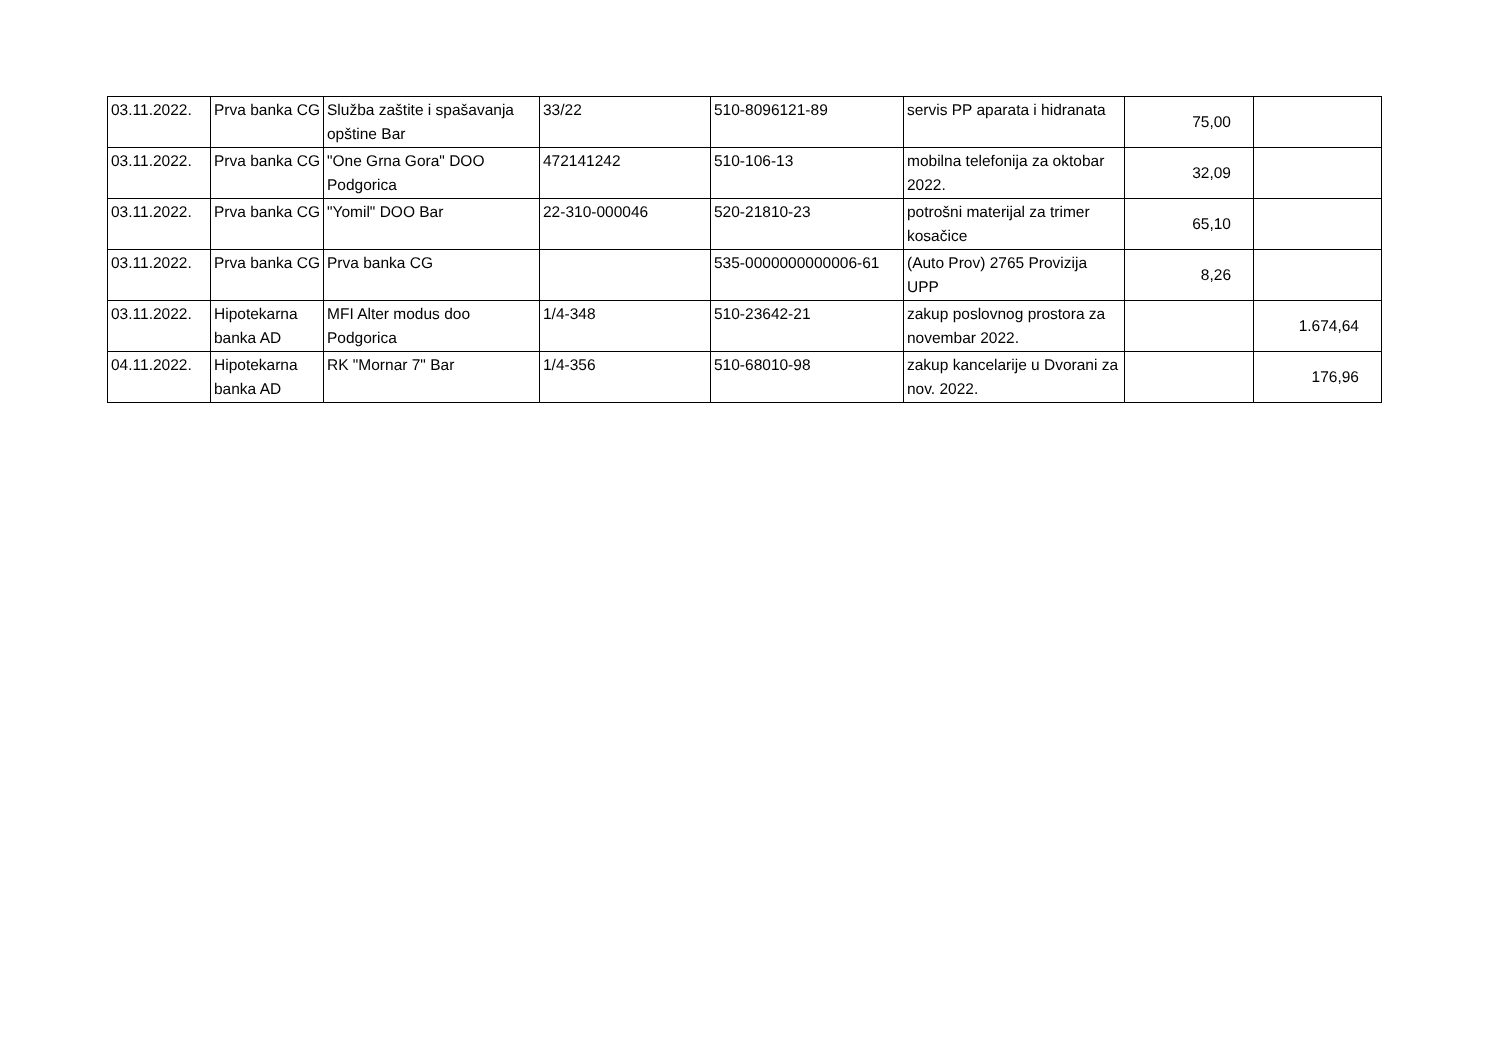| 03.11.2022. | Prva banka CG | Služba zaštite i spašavanja opštine Bar | 33/22 | 510-8096121-89 | servis PP aparata i hidranata | 75,00 | |
| 03.11.2022. | Prva banka CG | "One Grna Gora" DOO Podgorica | 472141242 | 510-106-13 | mobilna telefonija za oktobar 2022. | 32,09 | |
| 03.11.2022. | Prva banka CG | "Yomil" DOO Bar | 22-310-000046 | 520-21810-23 | potrošni materijal za trimer kosačice | 65,10 | |
| 03.11.2022. | Prva banka CG | Prva banka CG | | 535-0000000000006-61 | (Auto Prov) 2765 Provizija UPP | 8,26 | |
| 03.11.2022. | Hipotekarna banka AD | MFI Alter modus doo Podgorica | 1/4-348 | 510-23642-21 | zakup poslovnog prostora za novembar 2022. | | 1.674,64 |
| 04.11.2022. | Hipotekarna banka AD | RK "Mornar 7" Bar | 1/4-356 | 510-68010-98 | zakup kancelarije u Dvorani za nov. 2022. | | 176,96 |